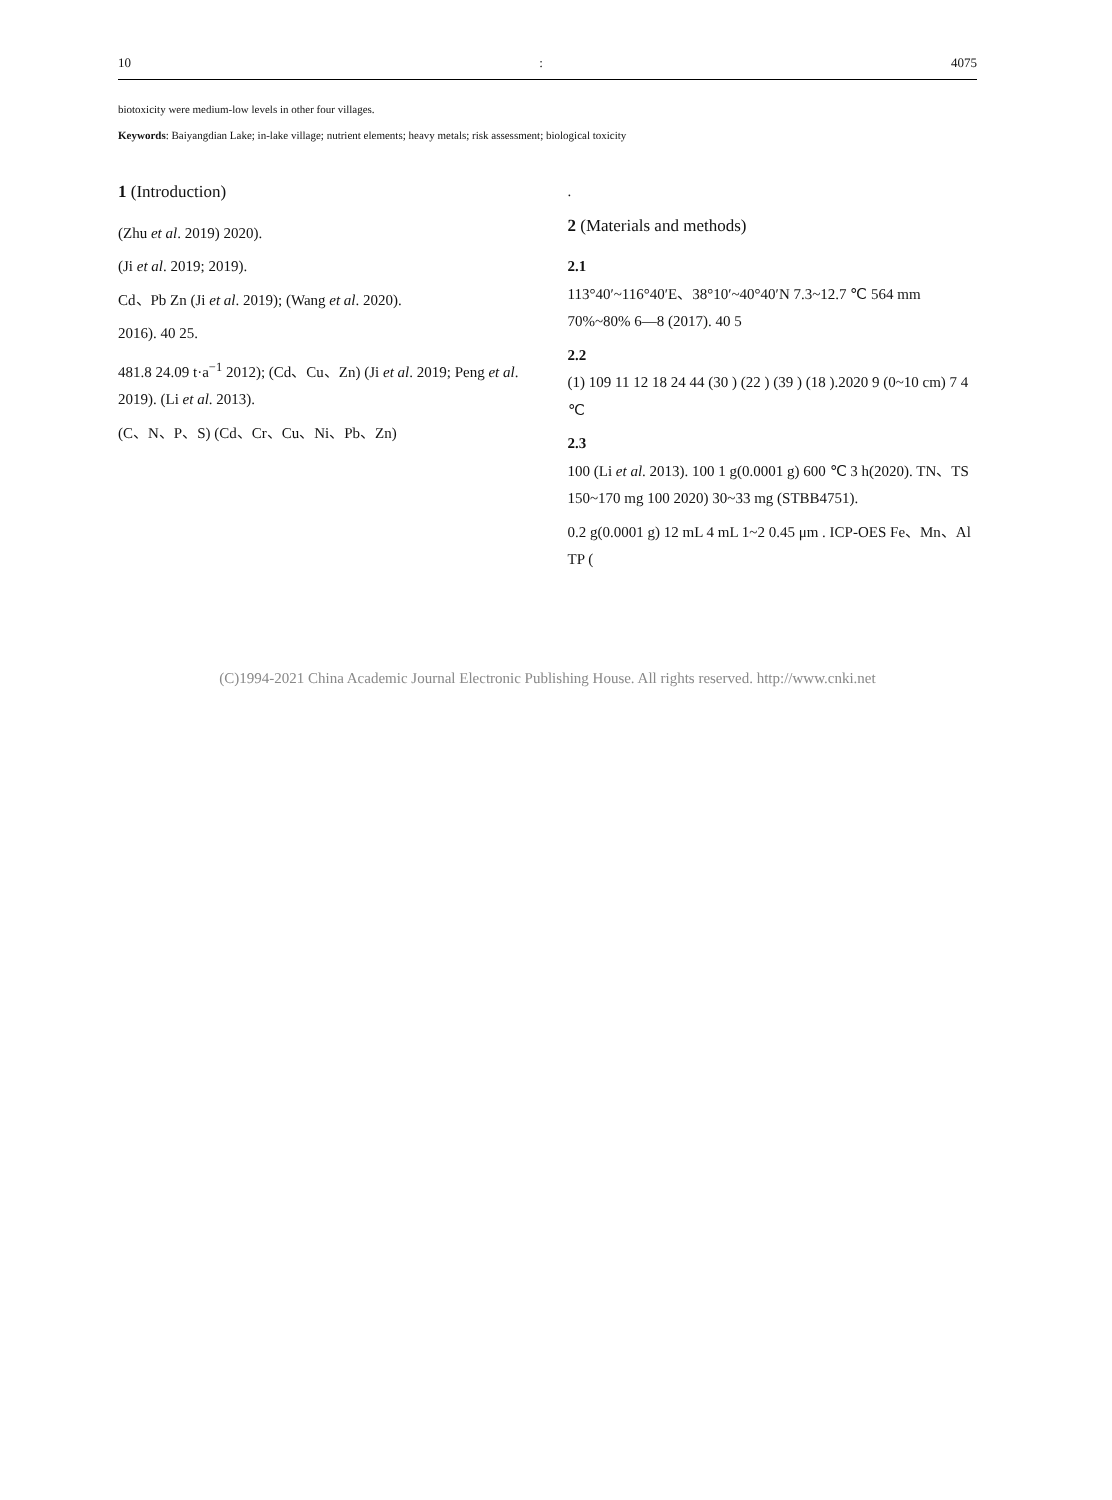10: 4075
biotoxicity were medium-low levels in other four villages.
Keywords: Baiyangdian Lake; in-lake village; nutrient elements; heavy metals; risk assessment; biological toxicity
1 (Introduction)
(Zhu et al. 2019) 2020).
(Ji et al. 2019; 2019).
Cd、Pb Zn (Ji et al. 2019); (Wang et al. 2020).
2016). 40 25.
481.8 24.09 t·a<sup>−1</sup> 2012); (Cd、Cu、Zn) (Ji et al. 2019; Peng et al. 2019). (Li et al. 2013).
(C、N、P、S) (Cd、Cr、Cu、Ni、Pb、Zn)
.
2 (Materials and methods)
2.1
113°40′~116°40′E、38°10′~40°40′N 7.3~12.7 ℃ 564 mm 70%~80% 6—8 (2017). 40 5
2.2
(1) 109 11 12 18 24 44 (30 ) (22 ) (39 ) (18 ).2020 9 (0~10 cm) 7 4 ℃
2.3
100 (Li et al. 2013). 100 1 g(0.0001 g) 600 ℃ 3 h(2020). TN、TS 150~170 mg 100 2020) 30~33 mg (STBB4751).
0.2 g(0.0001 g) 12 mL 4 mL 1~2 0.45 μm . ICP-OES Fe、Mn、Al TP (
(C)1994-2021 China Academic Journal Electronic Publishing House. All rights reserved. http://www.cnki.net